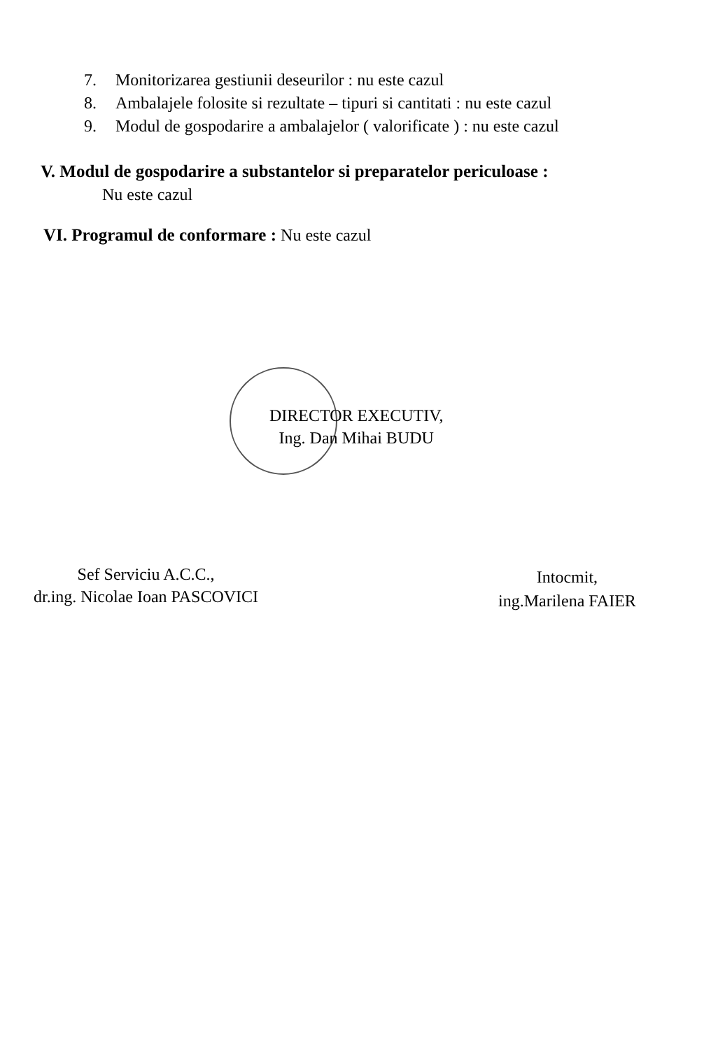7. Monitorizarea gestiunii deseurilor : nu este cazul
8. Ambalajele folosite si rezultate – tipuri si cantitati : nu este cazul
9. Modul de gospodarire a ambalajelor ( valorificate ) : nu este cazul
V. Modul de gospodarire a substantelor si preparatelor periculoase :
Nu este cazul
VI. Programul de conformare : Nu este cazul
DIRECTOR EXECUTIV,
Ing. Dan Mihai BUDU
Sef Serviciu A.C.C.,
dr.ing. Nicolae Ioan PASCOVICI
Intocmit,
ing.Marilena FAIER